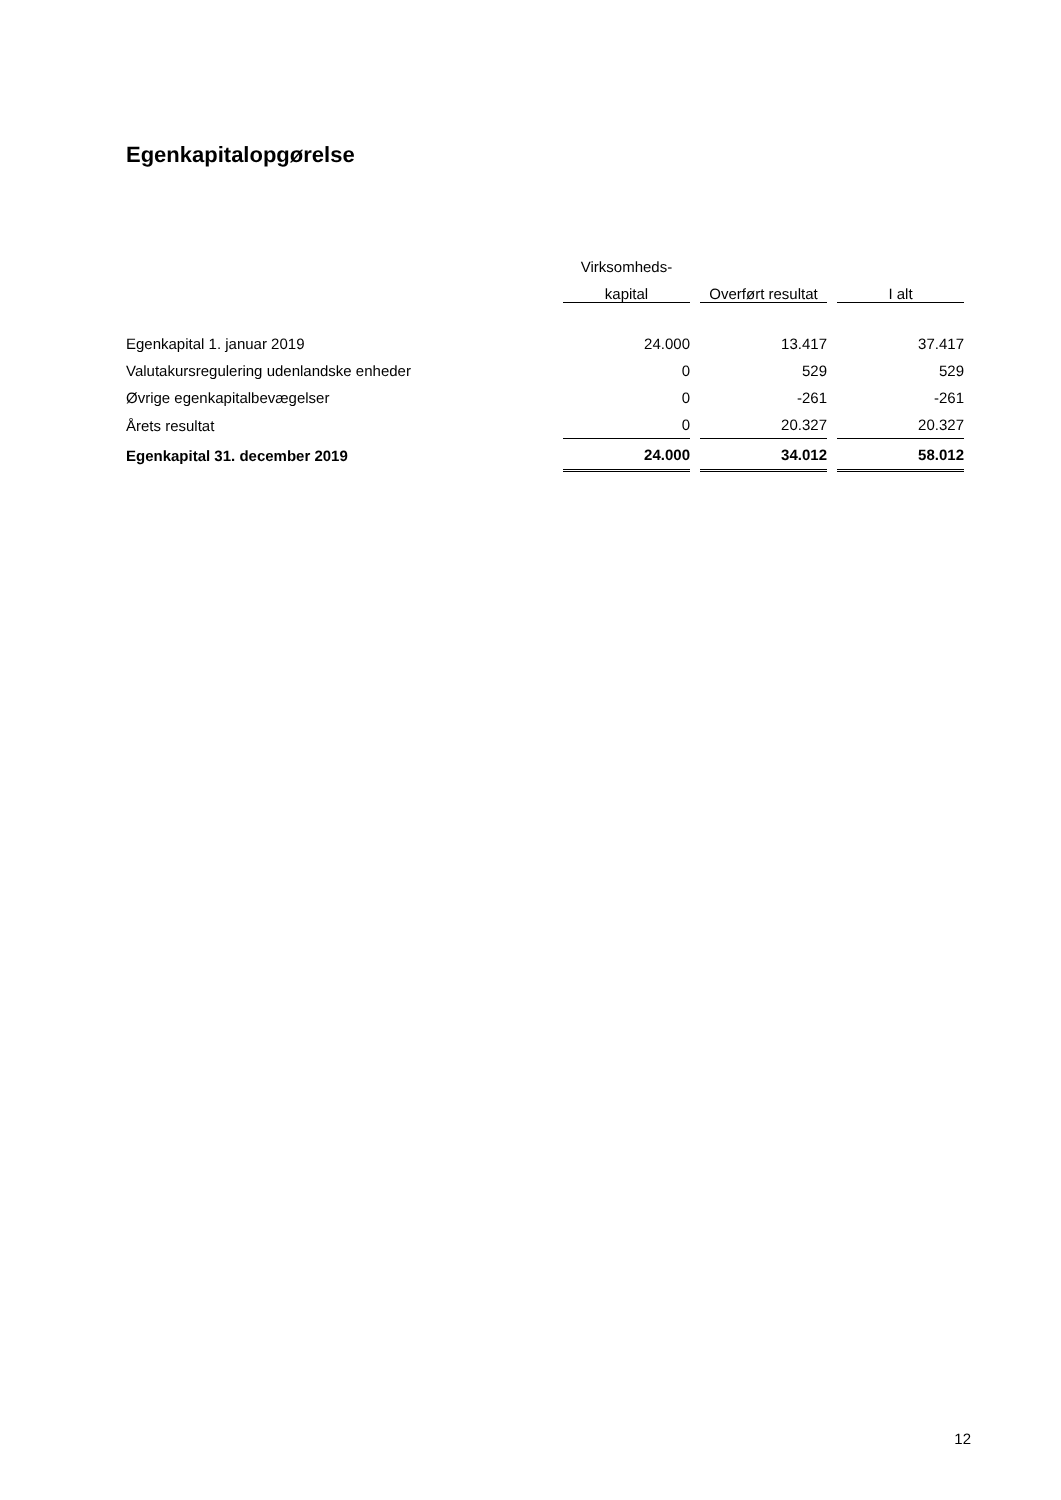Egenkapitalopgørelse
| | Virksomheds- | | |
| --- | --- | --- | --- |
| | kapital | Overført resultat | I alt |
| Egenkapital 1. januar 2019 | 24.000 | 13.417 | 37.417 |
| Valutakursregulering udenlandske enheder | 0 | 529 | 529 |
| Øvrige egenkapitalbevægelser | 0 | -261 | -261 |
| Årets resultat | 0 | 20.327 | 20.327 |
| Egenkapital 31. december 2019 | 24.000 | 34.012 | 58.012 |
12